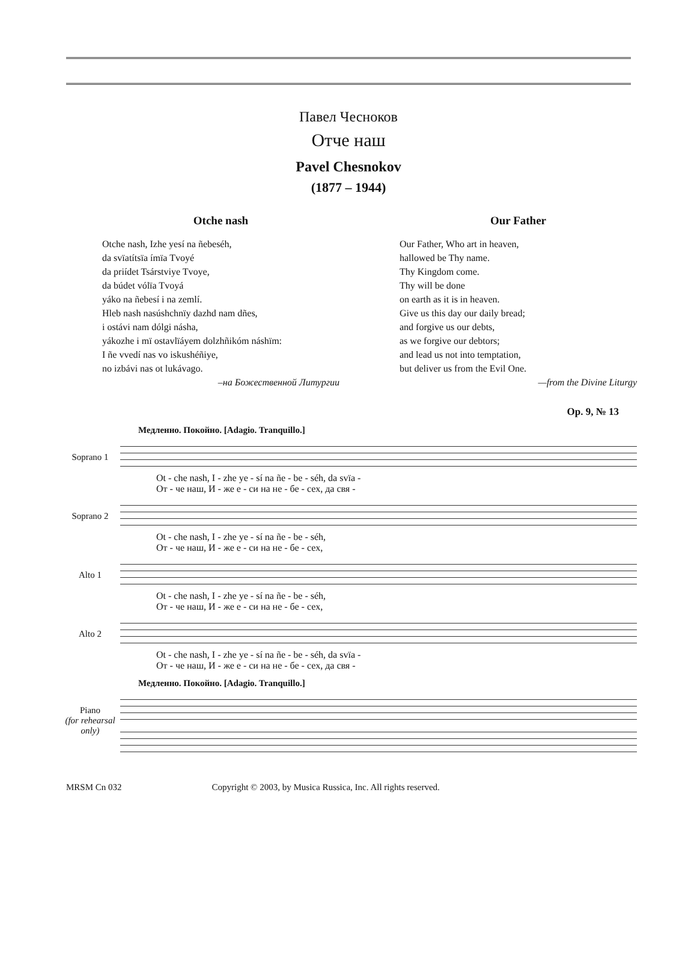Павел Чесноков
Отче наш
Pavel Chesnokov
(1877 – 1944)
Otche nash
Otche nash, Izhe yesí na ñebeséh,
da svïatítsïa ímïa Tvoyé
da priídet Tsárstviye Tvoye,
da búdet vólïa Tvoyá
yáko na ñebesí i na zemlí.
Hleb nash nasúshchnïy dazhd nam dñes,
i ostávi nam dólgi násha,
yákozhe i mï ostavlïáyem dolzhñikóm náshïm:
I ñe vvedí nas vo iskushéñiye,
no izbávi nas ot lukávago.
–на Божественной Литургии
Our Father
Our Father, Who art in heaven,
hallowed be Thy name.
Thy Kingdom come.
Thy will be done
on earth as it is in heaven.
Give us this day our daily bread;
and forgive us our debts,
as we forgive our debtors;
and lead us not into temptation,
but deliver us from the Evil One.
—from the Divine Liturgy
Op. 9, № 13
Медленно. Покойно. [Adagio. Tranquillo.]
Soprano 1
Ot - che nash, I - zhe ye - sí na ñe - be - séh, da svïa -
От - че наш, И - же е - си на не - бе - сех, да свя -
Soprano 2
Ot - che nash, I - zhe ye - sí na ñe - be - séh,
От - че наш, И - же е - си на не - бе - сех,
Alto 1
Ot - che nash, I - zhe ye - sí na ñe - be - séh,
От - че наш, И - же е - си на не - бе - сех,
Alto 2
Ot - che nash, I - zhe ye - sí na ñe - be - séh, da svïa -
От - че наш, И - же е - си на не - бе - сех, да свя -
Медленно. Покойно. [Adagio. Tranquillo.]
Piano
(for rehearsal only)
MRSM Cn 032 Copyright © 2003, by Musica Russica, Inc. All rights reserved.